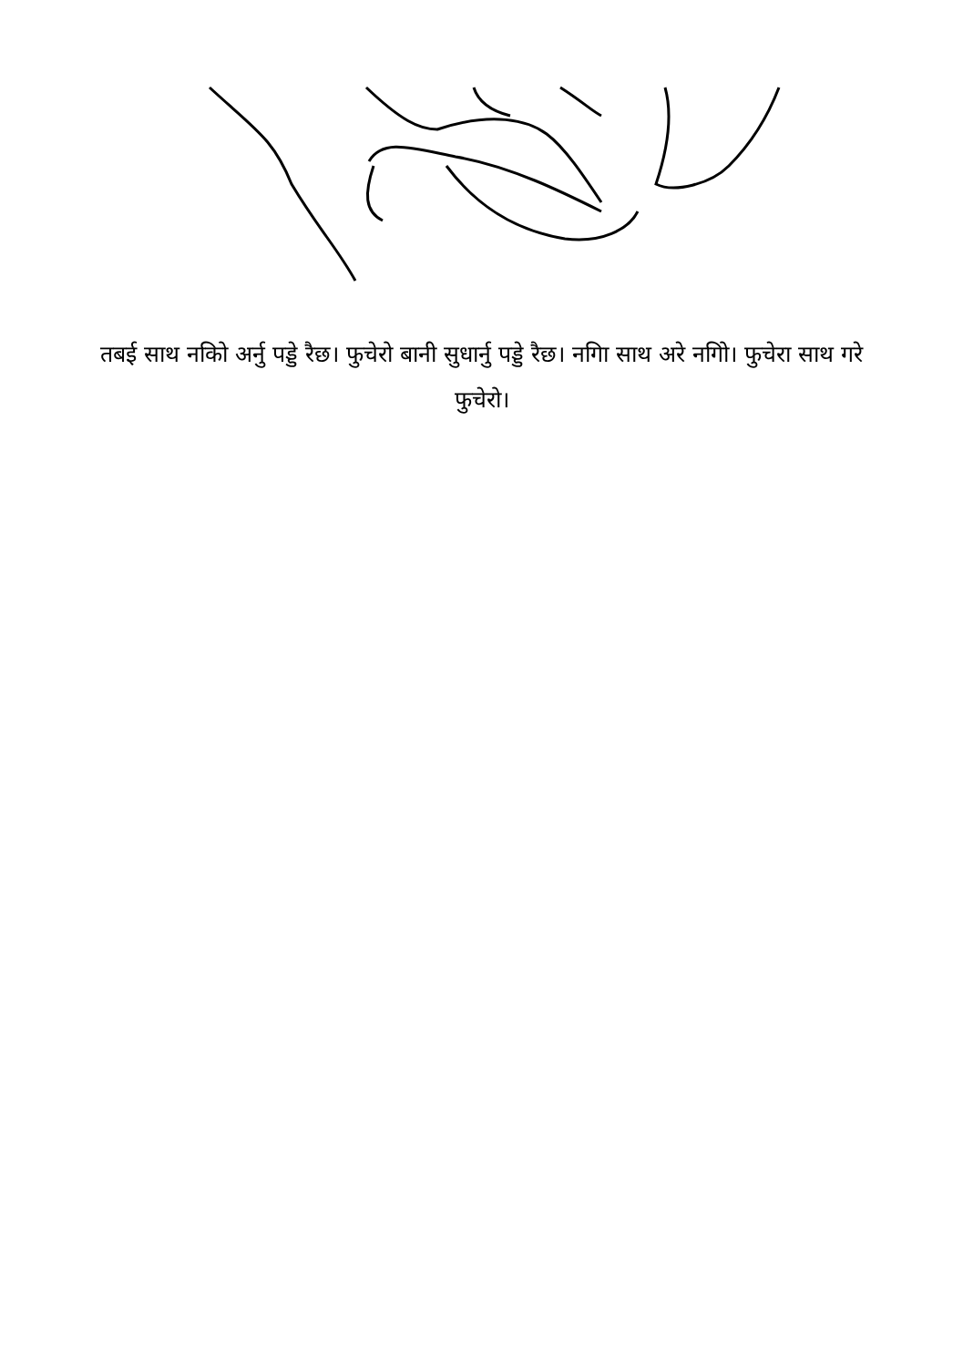तबई साथ नकिो अर्नु पड्डे रैछ। फुचेरो बानी सुधार्नु पड्डे रैछ। नगिा साथ अरे नगिो। फुचेरा साथ गरे फुचेरो।